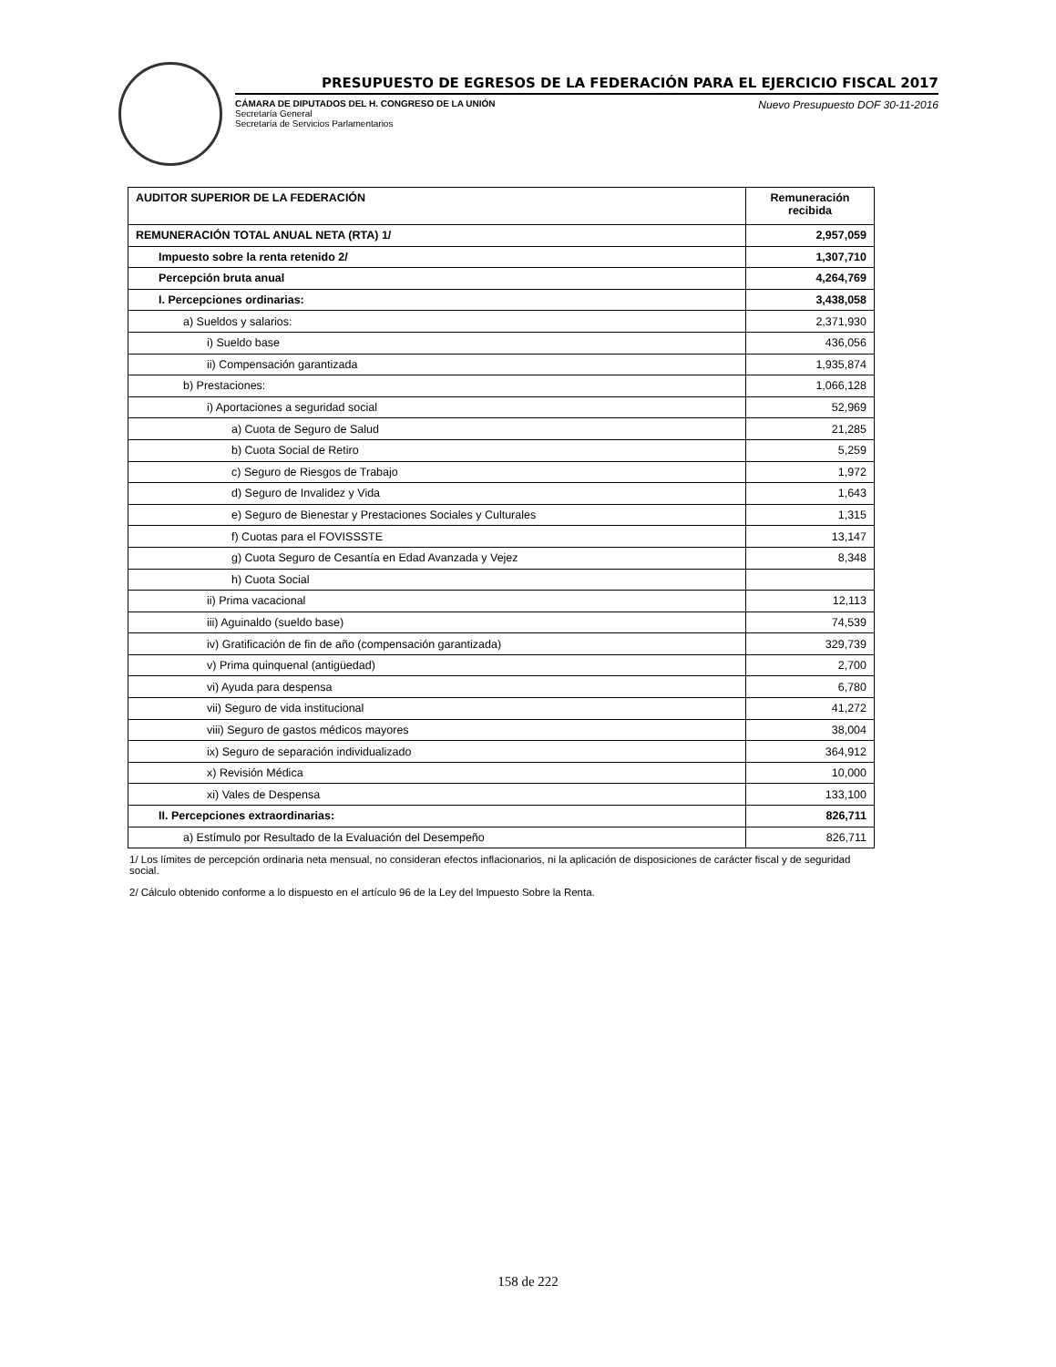PRESUPUESTO DE EGRESOS DE LA FEDERACIÓN PARA EL EJERCICIO FISCAL 2017
CÁMARA DE DIPUTADOS DEL H. CONGRESO DE LA UNIÓN
Secretaría General
Secretaría de Servicios Parlamentarios
Nuevo Presupuesto DOF 30-11-2016
| AUDITOR SUPERIOR DE LA FEDERACIÓN | Remuneración recibida |
| --- | --- |
| REMUNERACIÓN TOTAL ANUAL NETA (RTA) 1/ | 2,957,059 |
| Impuesto sobre la renta retenido 2/ | 1,307,710 |
| Percepción bruta anual | 4,264,769 |
| I. Percepciones ordinarias: | 3,438,058 |
| a) Sueldos y salarios: | 2,371,930 |
| i) Sueldo base | 436,056 |
| ii) Compensación garantizada | 1,935,874 |
| b) Prestaciones: | 1,066,128 |
| i) Aportaciones a seguridad social | 52,969 |
| a) Cuota de Seguro de Salud | 21,285 |
| b) Cuota Social de Retiro | 5,259 |
| c) Seguro de Riesgos de Trabajo | 1,972 |
| d) Seguro de Invalidez y Vida | 1,643 |
| e) Seguro de Bienestar y Prestaciones Sociales y Culturales | 1,315 |
| f) Cuotas para el FOVISSSTE | 13,147 |
| g) Cuota Seguro de Cesantía en Edad Avanzada y Vejez | 8,348 |
| h) Cuota Social | |
| ii) Prima vacacional | 12,113 |
| iii) Aguinaldo (sueldo base) | 74,539 |
| iv) Gratificación de fin de año (compensación garantizada) | 329,739 |
| v) Prima quinquenal (antigüedad) | 2,700 |
| vi) Ayuda para despensa | 6,780 |
| vii) Seguro de vida institucional | 41,272 |
| viii) Seguro de gastos médicos mayores | 38,004 |
| ix) Seguro de separación individualizado | 364,912 |
| x) Revisión Médica | 10,000 |
| xi) Vales de Despensa | 133,100 |
| II. Percepciones extraordinarias: | 826,711 |
| a) Estímulo por Resultado de la Evaluación del Desempeño | 826,711 |
1/ Los límites de percepción ordinaria neta mensual, no consideran efectos inflacionarios, ni la aplicación de disposiciones de carácter fiscal y de seguridad social.
2/ Cálculo obtenido conforme a lo dispuesto en el artículo 96 de la Ley del Impuesto Sobre la Renta.
158 de 222